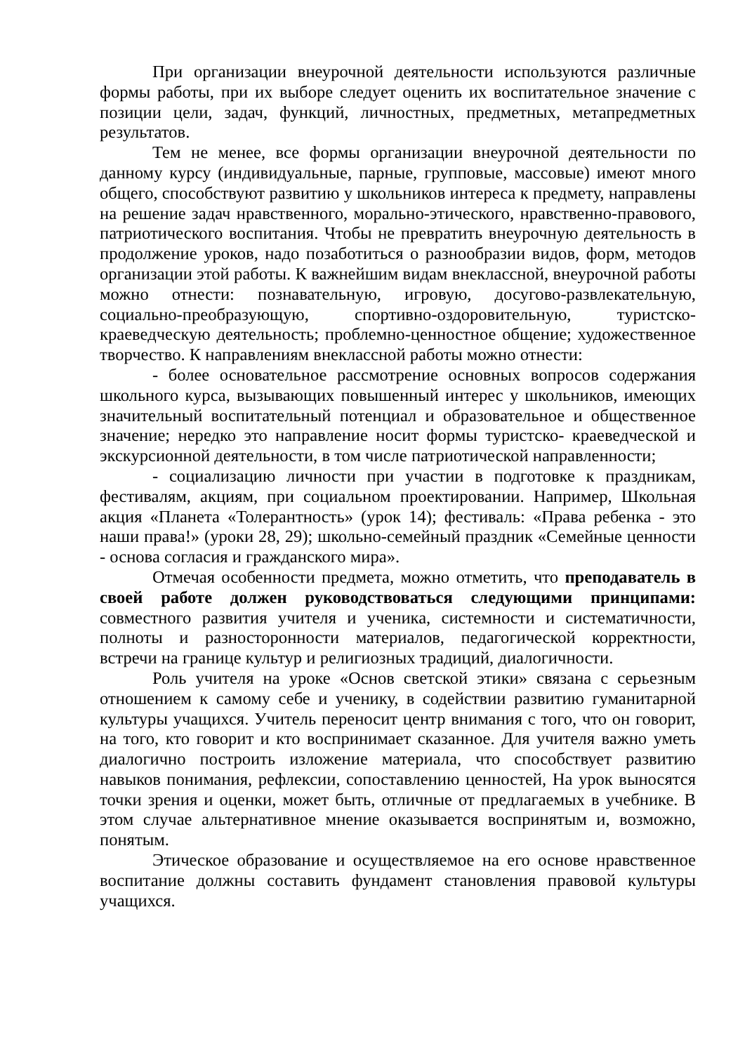При организации внеурочной деятельности используются различные формы работы, при их выборе следует оценить их воспитательное значение с позиции цели, задач, функций, личностных, предметных, метапредметных результатов.
Тем не менее, все формы организации внеурочной деятельности по данному курсу (индивидуальные, парные, групповые, массовые) имеют много общего, способствуют развитию у школьников интереса к предмету, направлены на решение задач нравственного, морально-этического, нравственно-правового, патриотического воспитания. Чтобы не превратить внеурочную деятельность в продолжение уроков, надо позаботиться о разнообразии видов, форм, методов организации этой работы. К важнейшим видам внеклассной, внеурочной работы можно отнести: познавательную, игровую, досугово-развлекательную, социально-преобразующую, спортивно-оздоровительную, туристско-краеведческую деятельность; проблемно-ценностное общение; художественное творчество. К направлениям внеклассной работы можно отнести:
- более основательное рассмотрение основных вопросов содержания школьного курса, вызывающих повышенный интерес у школьников, имеющих значительный воспитательный потенциал и образовательное и общественное значение; нередко это направление носит формы туристско- краеведческой и экскурсионной деятельности, в том числе патриотической направленности;
- социализацию личности при участии в подготовке к праздникам, фестивалям, акциям, при социальном проектировании. Например, Школьная акция «Планета «Толерантность» (урок 14); фестиваль: «Права ребенка - это наши права!» (уроки 28, 29); школьно-семейный праздник «Семейные ценности - основа согласия и гражданского мира».
Отмечая особенности предмета, можно отметить, что преподаватель в своей работе должен руководствоваться следующими принципами: совместного развития учителя и ученика, системности и систематичности, полноты и разносторонности материалов, педагогической корректности, встречи на границе культур и религиозных традиций, диалогичности.
Роль учителя на уроке «Основ светской этики» связана с серьезным отношением к самому себе и ученику, в содействии развитию гуманитарной культуры учащихся. Учитель переносит центр внимания с того, что он говорит, на того, кто говорит и кто воспринимает сказанное. Для учителя важно уметь диалогично построить изложение материала, что способствует развитию навыков понимания, рефлексии, сопоставлению ценностей, На урок выносятся точки зрения и оценки, может быть, отличные от предлагаемых в учебнике. В этом случае альтернативное мнение оказывается воспринятым и, возможно, понятым.
Этическое образование и осуществляемое на его основе нравственное воспитание должны составить фундамент становления правовой культуры учащихся.